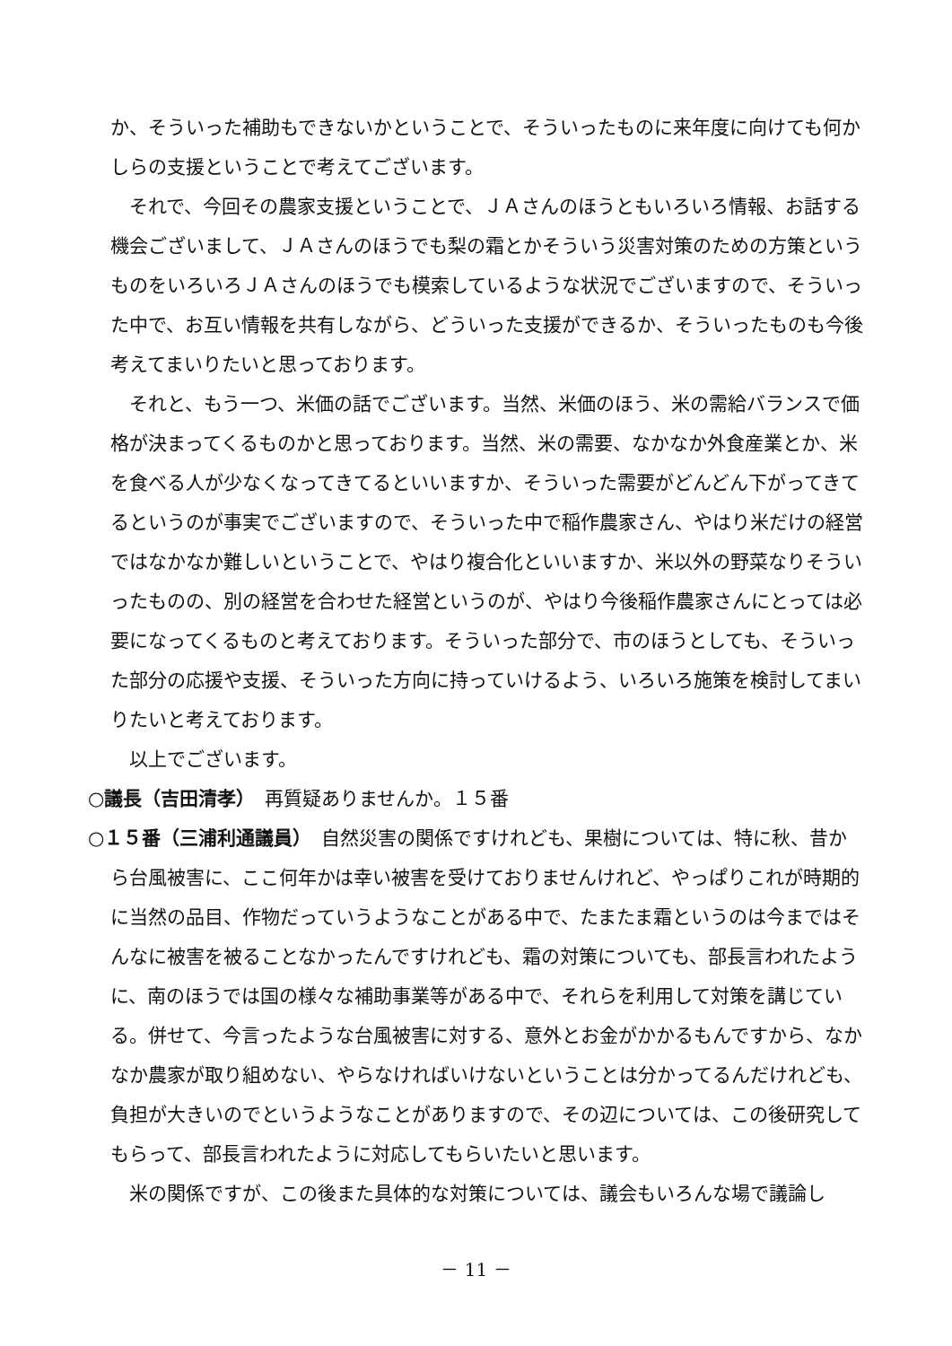か、そういった補助もできないかということで、そういったものに来年度に向けても何かしらの支援ということで考えてございます。
それで、今回その農家支援ということで、ＪＡさんのほうともいろいろ情報、お話する機会ございまして、ＪＡさんのほうでも梨の霜とかそういう災害対策のための方策というものをいろいろＪＡさんのほうでも模索しているような状況でございますので、そういった中で、お互い情報を共有しながら、どういった支援ができるか、そういったものも今後考えてまいりたいと思っております。
それと、もう一つ、米価の話でございます。当然、米価のほう、米の需給バランスで価格が決まってくるものかと思っております。当然、米の需要、なかなか外食産業とか、米を食べる人が少なくなってきてるといいますか、そういった需要がどんどん下がってきてるというのが事実でございますので、そういった中で稲作農家さん、やはり米だけの経営ではなかなか難しいということで、やはり複合化といいますか、米以外の野菜なりそういったものの、別の経営を合わせた経営というのが、やはり今後稲作農家さんにとっては必要になってくるものと考えております。そういった部分で、市のほうとしても、そういった部分の応援や支援、そういった方向に持っていけるよう、いろいろ施策を検討してまいりたいと考えております。
以上でございます。
○議長（吉田清孝）　再質疑ありませんか。１５番
○１５番（三浦利通議員）　自然災害の関係ですけれども、果樹については、特に秋、昔から台風被害に、ここ何年かは幸い被害を受けておりませんけれど、やっぱりこれが時期的に当然の品目、作物だっていうようなことがある中で、たまたま霜というのは今まではそんなに被害を被ることなかったんですけれども、霜の対策についても、部長言われたように、南のほうでは国の様々な補助事業等がある中で、それらを利用して対策を講じている。併せて、今言ったような台風被害に対する、意外とお金がかかるもんですから、なかなか農家が取り組めない、やらなければいけないということは分かってるんだけれども、負担が大きいのでというようなことがありますので、その辺については、この後研究してもらって、部長言われたように対応してもらいたいと思います。
米の関係ですが、この後また具体的な対策については、議会もいろんな場で議論し
－ 11 －